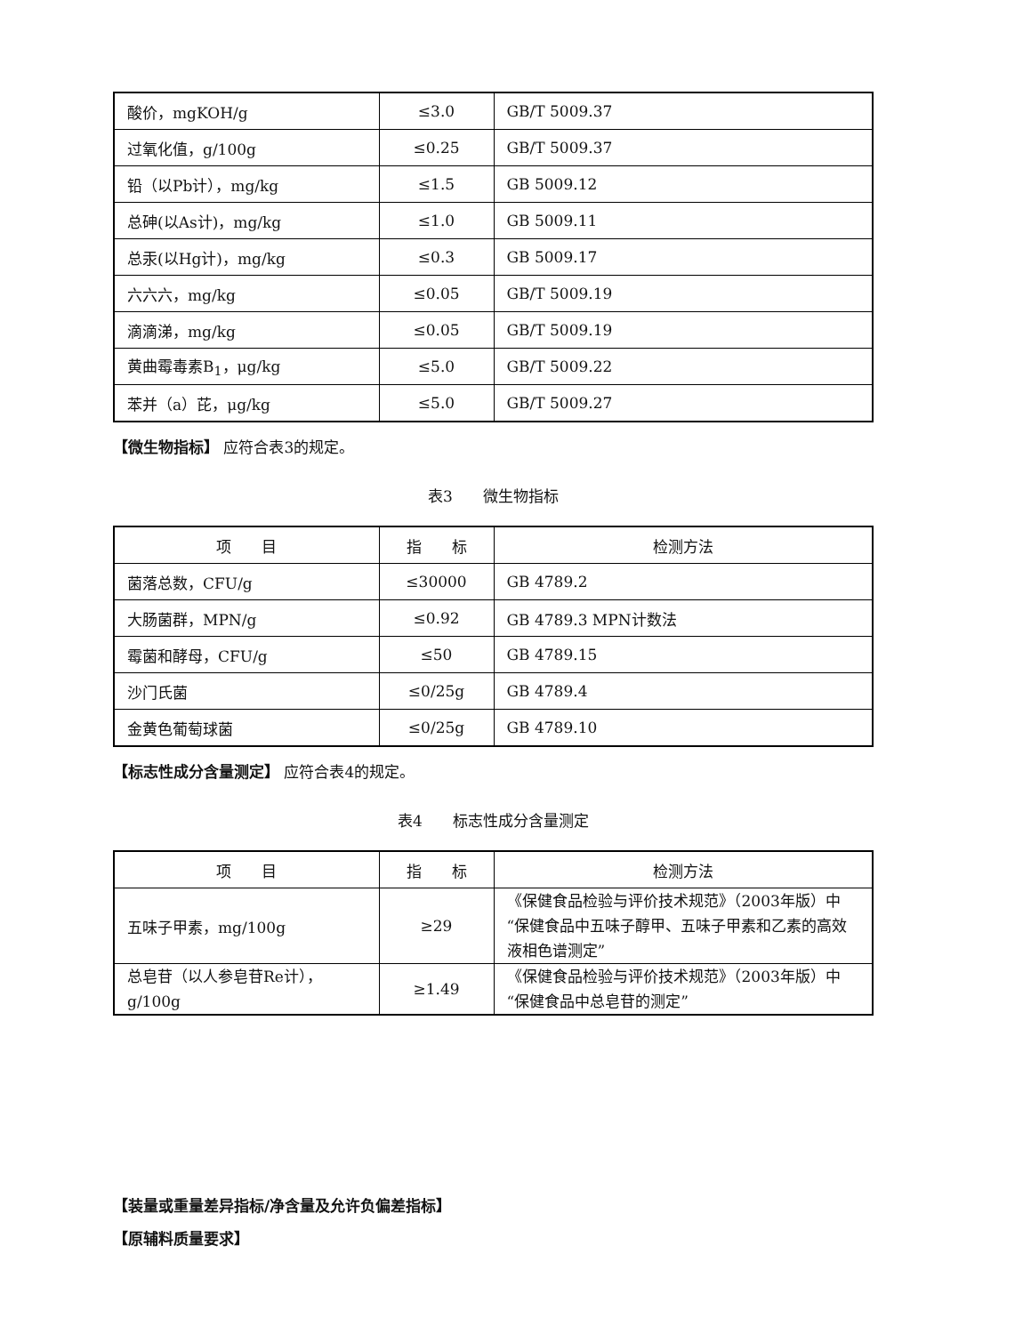| 酸价，mgKOH/g | ≤3.0 | GB/T 5009.37 |
| 过氧化值，g/100g | ≤0.25 | GB/T 5009.37 |
| 铅（以Pb计），mg/kg | ≤1.5 | GB 5009.12 |
| 总砷(以As计)，mg/kg | ≤1.0 | GB 5009.11 |
| 总汞(以Hg计)，mg/kg | ≤0.3 | GB 5009.17 |
| 六六六，mg/kg | ≤0.05 | GB/T 5009.19 |
| 滴滴涕，mg/kg | ≤0.05 | GB/T 5009.19 |
| 黄曲霉毒素B<sub>1</sub>，μg/kg | ≤5.0 | GB/T 5009.22 |
| 苯并（a）芘，μg/kg | ≤5.0 | GB/T 5009.27 |
【微生物指标】 应符合表3的规定。
表3　　微生物指标
| 项 目 | 指 标 | 检测方法 |
| --- | --- | --- |
| 菌落总数，CFU/g | ≤30000 | GB 4789.2 |
| 大肠菌群，MPN/g | ≤0.92 | GB 4789.3 MPN计数法 |
| 霉菌和酵母，CFU/g | ≤50 | GB 4789.15 |
| 沙门氏菌 | ≤0/25g | GB 4789.4 |
| 金黄色葡萄球菌 | ≤0/25g | GB 4789.10 |
【标志性成分含量测定】 应符合表4的规定。
表4　　标志性成分含量测定
| 项 目 | 指 标 | 检测方法 |
| --- | --- | --- |
| 五味子甲素，mg/100g | ≥29 | 《保健食品检验与评价技术规范》（2003年版）中“保健食品中五味子醇甲、五味子甲素和乙素的高效液相色谱测定” |
| 总皂苷（以人参皂苷Re计），g/100g | ≥1.49 | 《保健食品检验与评价技术规范》（2003年版）中“保健食品中总皂苷的测定” |
【装量或重量差异指标/净含量及允许负偏差指标】
【原辅料质量要求】